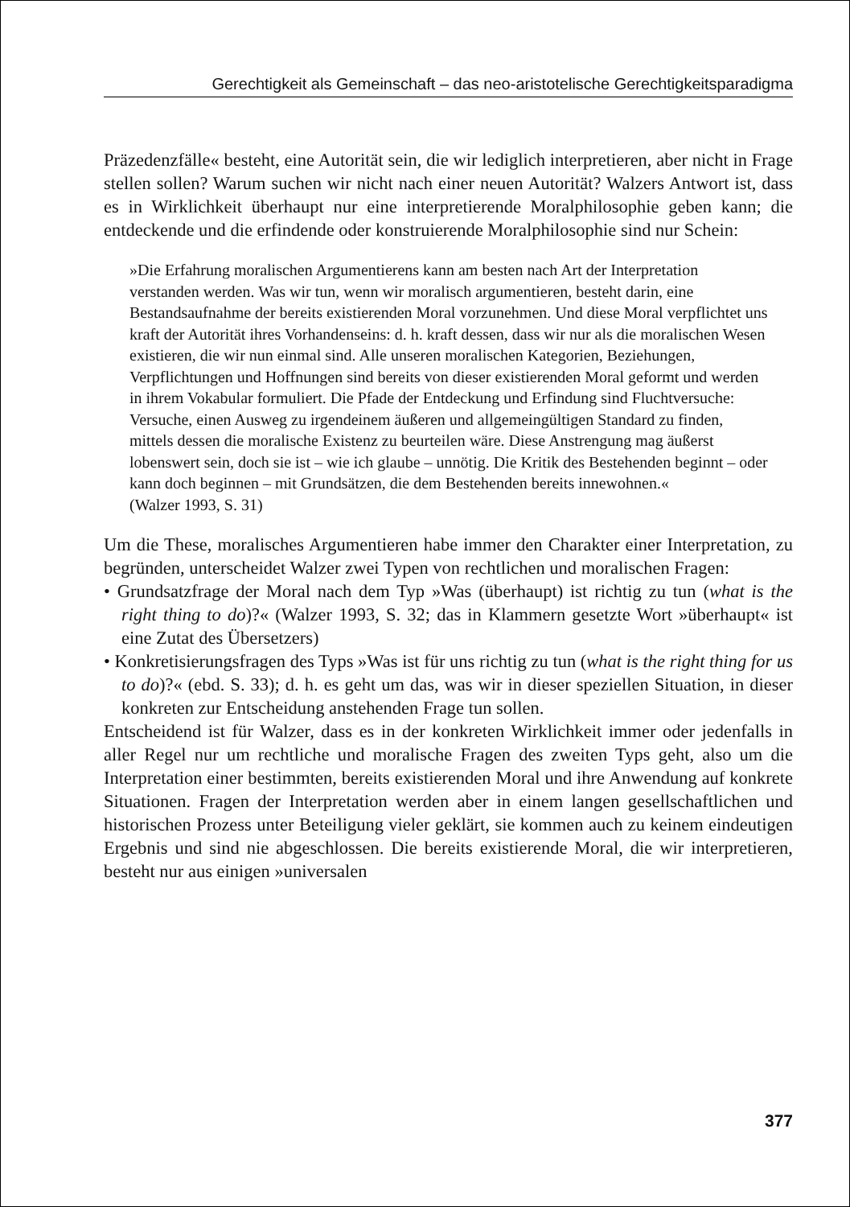Gerechtigkeit als Gemeinschaft – das neo-aristotelische Gerechtigkeitsparadigma
Präzedenzfälle« besteht, eine Autorität sein, die wir lediglich interpretieren, aber nicht in Frage stellen sollen? Warum suchen wir nicht nach einer neuen Autorität? Walzers Antwort ist, dass es in Wirklichkeit überhaupt nur eine interpretierende Moralphilosophie geben kann; die entdeckende und die erfindende oder konstruierende Moralphilosophie sind nur Schein:
»Die Erfahrung moralischen Argumentierens kann am besten nach Art der Interpretation verstanden werden. Was wir tun, wenn wir moralisch argumentieren, besteht darin, eine Bestandsaufnahme der bereits existierenden Moral vorzunehmen. Und diese Moral verpflichtet uns kraft der Autorität ihres Vorhandenseins: d. h. kraft dessen, dass wir nur als die moralischen Wesen existieren, die wir nun einmal sind. Alle unseren moralischen Kategorien, Beziehungen, Verpflichtungen und Hoffnungen sind bereits von dieser existierenden Moral geformt und werden in ihrem Vokabular formuliert. Die Pfade der Entdeckung und Erfindung sind Fluchtversuche: Versuche, einen Ausweg zu irgendeinem äußeren und allgemeingültigen Standard zu finden, mittels dessen die moralische Existenz zu beurteilen wäre. Diese Anstrengung mag äußerst lobenswert sein, doch sie ist – wie ich glaube – unnötig. Die Kritik des Bestehenden beginnt – oder kann doch beginnen – mit Grundsätzen, die dem Bestehenden bereits innewohnen.«
(Walzer 1993, S. 31)
Um die These, moralisches Argumentieren habe immer den Charakter einer Interpretation, zu begründen, unterscheidet Walzer zwei Typen von rechtlichen und moralischen Fragen:
• Grundsatzfrage der Moral nach dem Typ »Was (überhaupt) ist richtig zu tun (what is the right thing to do)?« (Walzer 1993, S. 32; das in Klammern gesetzte Wort »überhaupt« ist eine Zutat des Übersetzers)
• Konkretisierungsfragen des Typs »Was ist für uns richtig zu tun (what is the right thing for us to do)?« (ebd. S. 33); d. h. es geht um das, was wir in dieser speziellen Situation, in dieser konkreten zur Entscheidung anstehenden Frage tun sollen.
Entscheidend ist für Walzer, dass es in der konkreten Wirklichkeit immer oder jedenfalls in aller Regel nur um rechtliche und moralische Fragen des zweiten Typs geht, also um die Interpretation einer bestimmten, bereits existierenden Moral und ihre Anwendung auf konkrete Situationen. Fragen der Interpretation werden aber in einem langen gesellschaftlichen und historischen Prozess unter Beteiligung vieler geklärt, sie kommen auch zu keinem eindeutigen Ergebnis und sind nie abgeschlossen. Die bereits existierende Moral, die wir interpretieren, besteht nur aus einigen »universalen
377